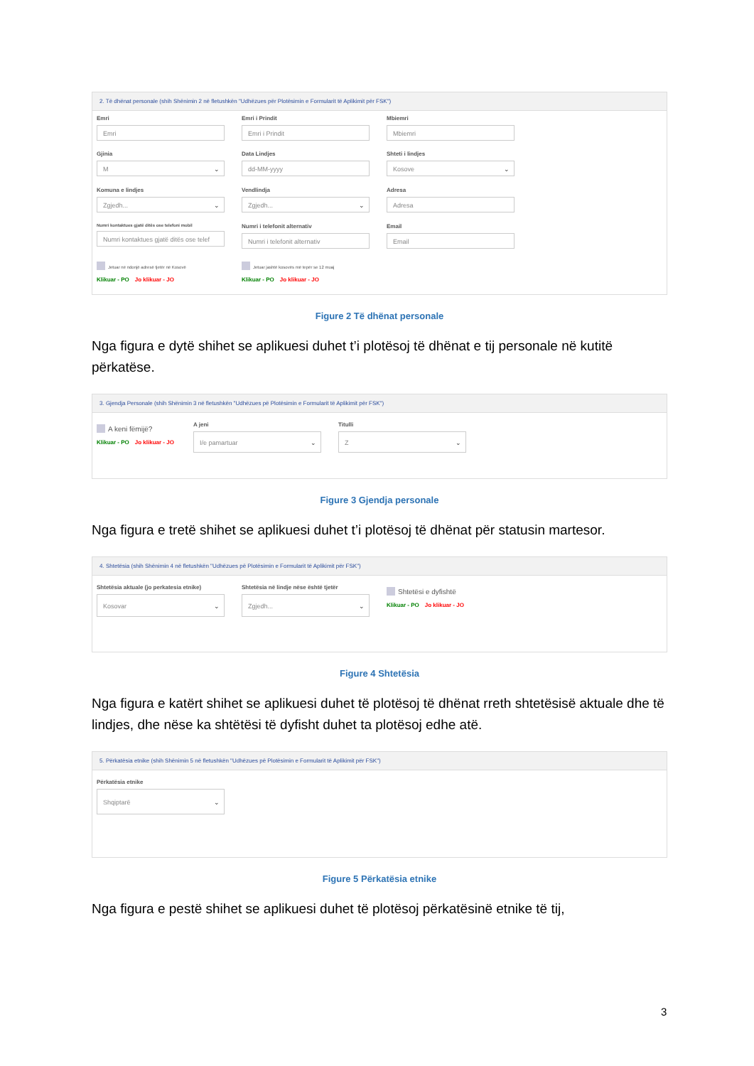2. Të dhënat personale (shih Shënimin 2 në fletushkën "Udhëzues për Plotësimin e Formularit të Aplikimit për FSK")
Emri
Emri
Emri i Prindit
Emri i Prindit
Mbiemri
Mbiemri
Gjinia
M
Data Lindjes
dd-MM-yyyy
Shteti i lindjes
Kosove
Komuna e lindjes
Zgjedh...
Vendlindja
Zgjedh...
Adresa
Adresa
Numri kontaktues gjatë ditës ose telefoni mobil
Numri kontaktues gjatë ditës ose telef
Numri i telefonit alternativ
Numri i telefonit alternativ
Email
Email
Jetuar në ndonjë adresë tjetër në Kosovë
Klikuar - PO Jo klikuar - JO
Jetuar jashtë kosovës më tepër se 12 muaj
Klikuar - PO Jo klikuar - JO
Figure 2 Të dhënat personale
Nga figura e dytë shihet se aplikuesi duhet t’i plotësoj të dhënat e tij personale në kutitë përkatëse.
3. Gjendja Personale (shih Shënimin 3 në fletushkën "Udhëzues pë Plotësimin e Formularit të Aplikimit për FSK")
A keni fëmijë?
Klikuar - PO Jo klikuar - JO
A jeni
I/e pamartuar
Titulli
Z
Figure 3 Gjendja personale
Nga figura e tretë shihet se aplikuesi duhet t’i plotësoj të dhënat për statusin martesor.
4. Shtetësia (shih Shënimin 4 në fletushkën "Udhëzues pë Plotësimin e Formularit të Aplikimit për FSK")
Shtetësia aktuale (jo perkatesia etnike)
Kosovar
Shtetësia në lindje nëse është tjetër
Zgjedh...
Shtetësi e dyfishtë
Klikuar - PO Jo klikuar - JO
Figure 4 Shtetësia
Nga figura e katërt shihet se aplikuesi duhet të plotësoj të dhënat rreth shtetësisë aktuale dhe të lindjes, dhe nëse ka shtëtësi të dyfisht duhet ta plotësoj edhe atë.
5. Përkatësia etnike (shih Shënimin 5 në fletushkën "Udhëzues pë Plotësimin e Formularit të Aplikimit për FSK")
Përkatësia etnike
Shqiptarë
Figure 5 Përkatësia etnike
Nga figura e pestë shihet se aplikuesi duhet të plotësoj përkatësinë etnike të tij,
3